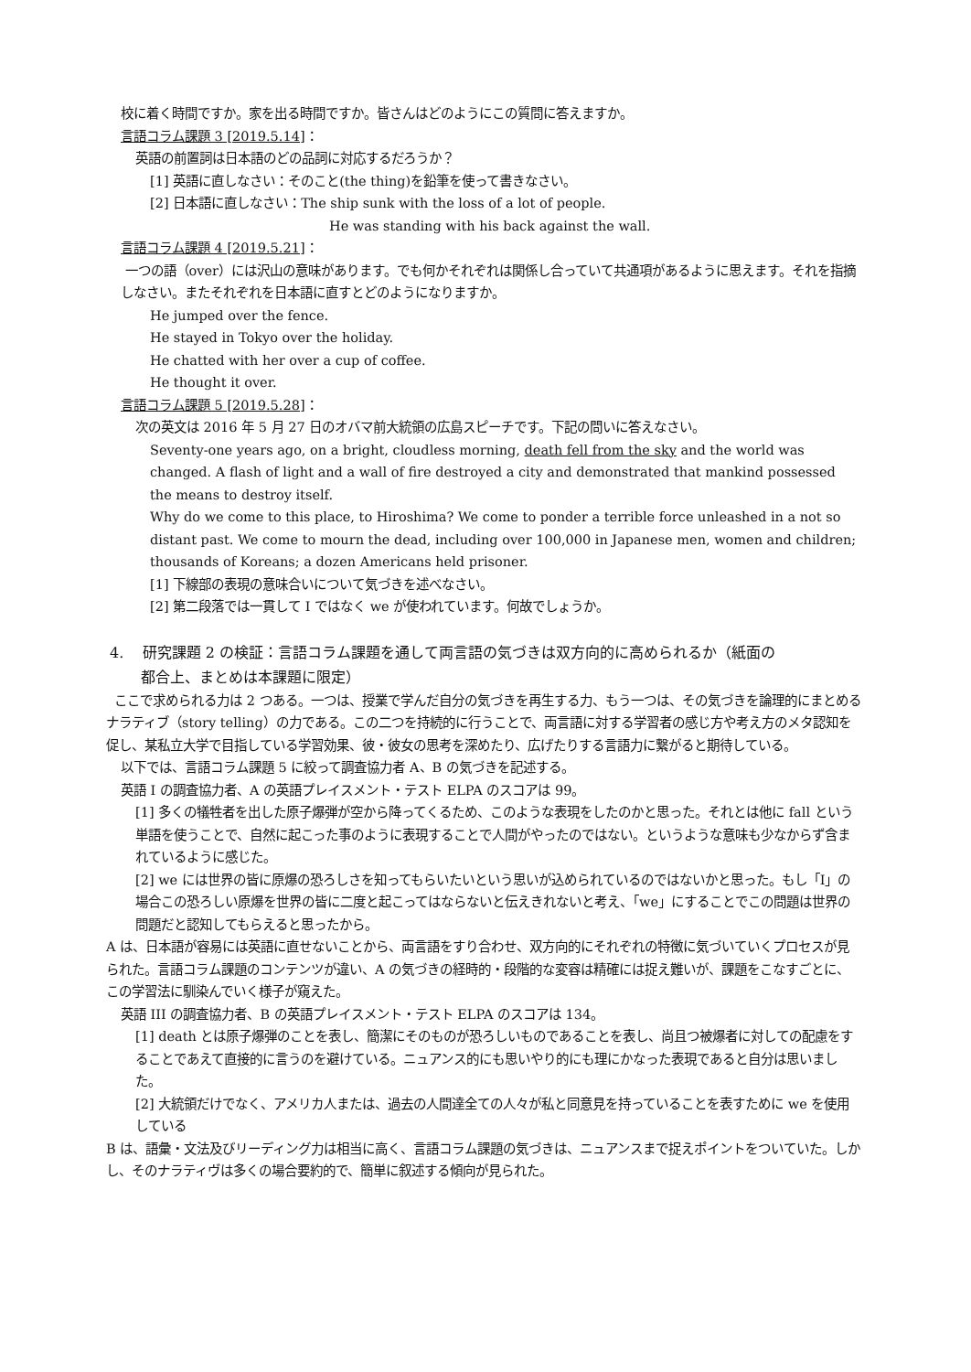校に着く時間ですか。家を出る時間ですか。皆さんはどのようにこの質問に答えますか。
言語コラム課題 3 [2019.5.14]：
英語の前置詞は日本語のどの品詞に対応するだろうか？
[1] 英語に直しなさい：そのこと(the thing)を鉛筆を使って書きなさい。
[2] 日本語に直しなさい：The ship sunk with the loss of a lot of people.
He was standing with his back against the wall.
言語コラム課題 4 [2019.5.21]：
一つの語（over）には沢山の意味があります。でも何かそれぞれは関係し合っていて共通項があるように思えます。それを指摘しなさい。またそれぞれを日本語に直すとどのようになりますか。
He jumped over the fence.
He stayed in Tokyo over the holiday.
He chatted with her over a cup of coffee.
He thought it over.
言語コラム課題 5 [2019.5.28]：
次の英文は 2016 年 5 月 27 日のオバマ前大統領の広島スピーチです。下記の問いに答えなさい。
Seventy-one years ago, on a bright, cloudless morning, death fell from the sky and the world was changed. A flash of light and a wall of fire destroyed a city and demonstrated that mankind possessed the means to destroy itself.
Why do we come to this place, to Hiroshima? We come to ponder a terrible force unleashed in a not so distant past. We come to mourn the dead, including over 100,000 in Japanese men, women and children; thousands of Koreans; a dozen Americans held prisoner.
[1] 下線部の表現の意味合いについて気づきを述べなさい。
[2] 第二段落では一貫して I ではなく we が使われています。何故でしょうか。
4. 研究課題 2 の検証：言語コラム課題を通して両言語の気づきは双方向的に高められるか（紙面の
都合上、まとめは本課題に限定）
ここで求められる力は 2 つある。一つは、授業で学んだ自分の気づきを再生する力、もう一つは、その気づきを論理的にまとめるナラティブ（story telling）の力である。この二つを持続的に行うことで、両言語に対する学習者の感じ方や考え方のメタ認知を促し、某私立大学で目指している学習効果、彼・彼女の思考を深めたり、広げたりする言語力に繋がると期待している。
以下では、言語コラム課題 5 に絞って調査協力者 A、B の気づきを記述する。
英語 I の調査協力者、A の英語プレイスメント・テスト ELPA のスコアは 99。
[1] 多くの犠牲者を出した原子爆弾が空から降ってくるため、このような表現をしたのかと思った。それとは他に fall という単語を使うことで、自然に起こった事のように表現することで人間がやったのではない。というような意味も少なからず含まれているように感じた。
[2] we には世界の皆に原爆の恐ろしさを知ってもらいたいという思いが込められているのではないかと思った。もし「I」の場合この恐ろしい原爆を世界の皆に二度と起こってはならないと伝えきれないと考え、「we」にすることでこの問題は世界の問題だと認知してもらえると思ったから。
A は、日本語が容易には英語に直せないことから、両言語をすり合わせ、双方向的にそれぞれの特徴に気づいていくプロセスが見られた。言語コラム課題のコンテンツが違い、A の気づきの経時的・段階的な変容は精確には捉え難いが、課題をこなすごとに、この学習法に馴染んでいく様子が窺えた。
英語 III の調査協力者、B の英語プレイスメント・テスト ELPA のスコアは 134。
[1] death とは原子爆弾のことを表し、簡潔にそのものが恐ろしいものであることを表し、尚且つ被爆者に対しての配慮をすることであえて直接的に言うのを避けている。ニュアンス的にも思いやり的にも理にかなった表現であると自分は思いました。
[2] 大統領だけでなく、アメリカ人または、過去の人間達全ての人々が私と同意見を持っていることを表すために we を使用している
B は、語彙・文法及びリーディング力は相当に高く、言語コラム課題の気づきは、ニュアンスまで捉えポイントをついていた。しかし、そのナラティヴは多くの場合要約的で、簡単に叙述する傾向が見られた。